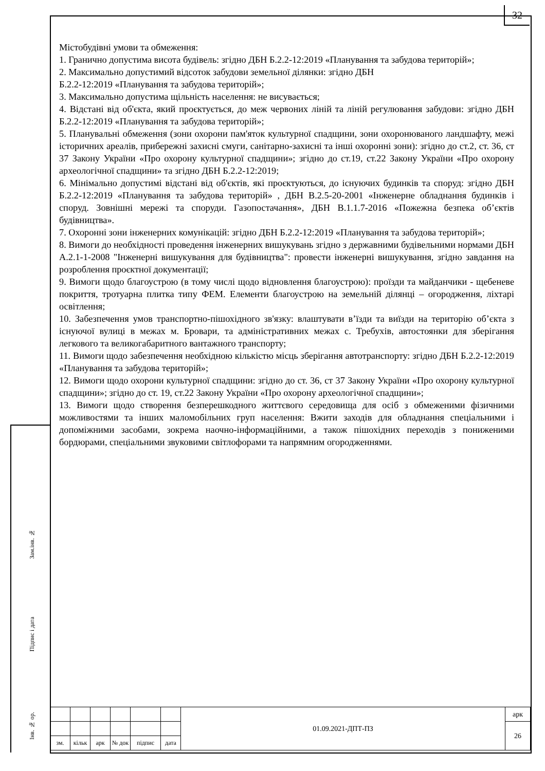32
Містобудівні умови та обмеження:
1. Гранично допустима висота будівель: згідно ДБН Б.2.2-12:2019 «Планування та забудова територій»;
2. Максимально допустимий відсоток забудови земельної ділянки: згідно ДБН
Б.2.2-12:2019 «Планування та забудова територій»;
3. Максимально допустима щільність населення: не висувається;
4. Відстані від об'єкта, який проєктується, до меж червоних ліній та ліній регулювання забудови: згідно ДБН Б.2.2-12:2019 «Планування та забудова територій»;
5. Планувальні обмеження (зони охорони пам'яток культурної спадщини, зони охоронюваного ландшафту, межі історичних ареалів, прибережні захисні смуги, санітарно-захисні та інші охоронні зони): згідно до ст.2, ст. 36, ст 37 Закону України «Про охорону культурної спадщини»; згідно до ст.19, ст.22 Закону України «Про охорону археологічної спадщини» та згідно ДБН Б.2.2-12:2019;
6. Мінімально допустимі відстані від об'єктів, які проєктуються, до існуючих будинків та споруд: згідно ДБН Б.2.2-12:2019 «Планування та забудова територій» , ДБН В.2.5-20-2001 «Інженерне обладнання будинків і споруд. Зовнішні мережі та споруди. Газопостачання», ДБН В.1.1.7-2016 «Пожежна безпека об’єктів будівництва».
7. Охоронні зони інженерних комунікацій: згідно ДБН Б.2.2-12:2019 «Планування та забудова територій»;
8. Вимоги до необхідності проведення інженерних вишукувань згідно з державними будівельними нормами ДБН А.2.1-1-2008 "Інженерні вишукування для будівництва": провести інженерні вишукування, згідно завдання на розроблення проєктної документації;
9. Вимоги щодо благоустрою (в тому числі щодо відновлення благоустрою): проїзди та майданчики - щебеневе покриття, тротуарна плитка типу ФЕМ. Елементи благоустрою на земельній ділянці – огородження, ліхтарі освітлення;
10. Забезпечення умов транспортно-пішохідного зв'язку: влаштувати в’їзди та виїзди на територію об’єкта з існуючої вулиці в межах м. Бровари, та адміністративних межах с. Требухів, автостоянки для зберігання легкового та великогабаритного вантажного транспорту;
11. Вимоги щодо забезпечення необхідною кількістю місць зберігання автотранспорту: згідно ДБН Б.2.2-12:2019 «Планування та забудова територій»;
12. Вимоги щодо охорони культурної спадщини: згідно до ст. 36, ст 37 Закону України «Про охорону культурної спадщини»; згідно до ст. 19, ст.22 Закону України «Про охорону археологічної спадщини»;
13. Вимоги щодо створення безперешкодного життєвого середовища для осіб з обмеженими фізичними можливостями та інших маломобільних груп населення: Вжити заходів для обладнання спеціальними і допоміжними засобами, зокрема наочно-інформаційними, а також пішохідних переходів з пониженими бордюрами, спеціальними звуковими світлофорами та напрямним огородженнями.
Зам.інв. №
Підпис і дата
Інв. № ор.
| | | | | | | 01.09.2021-ДПТ-ПЗ | арк |
| | | | | | | | 26 |
| зм. | кільк | арк | № док | підпис | дата | | |